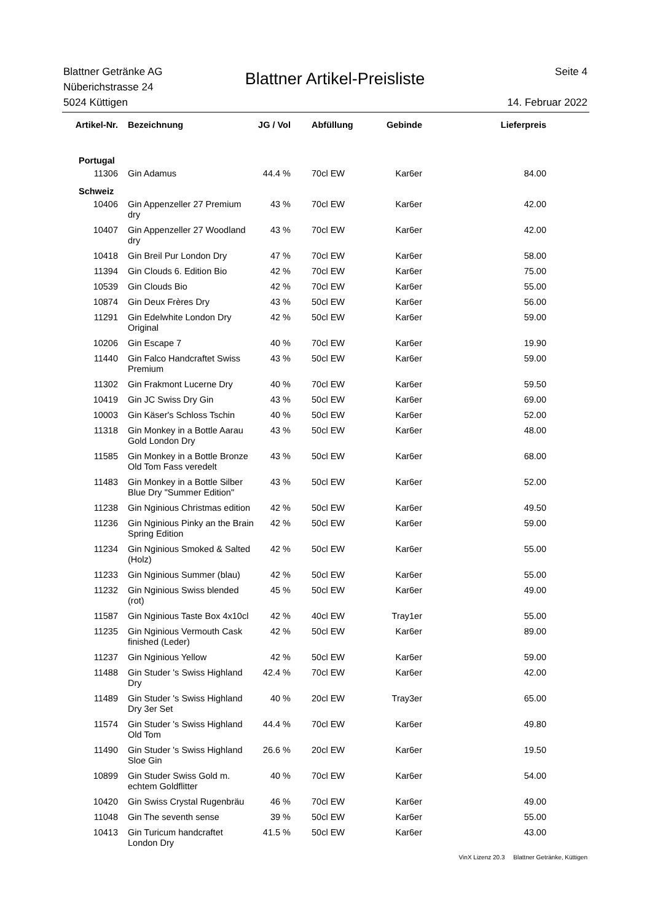Blattner Getränke AG
Nüberichstrasse 24
5024 Küttigen
Blattner Artikel-Preisliste
Seite 4
14. Februar 2022
| Artikel-Nr. | Bezeichnung | JG / Vol | Abfüllung | Gebinde | Lieferpreis |
| --- | --- | --- | --- | --- | --- |
| Portugal | | | | | |
| 11306 | Gin Adamus | 44.4 % | 70cl EW | Kar6er | 84.00 |
| Schweiz | | | | | |
| 10406 | Gin Appenzeller 27 Premium dry | 43 % | 70cl EW | Kar6er | 42.00 |
| 10407 | Gin Appenzeller 27 Woodland dry | 43 % | 70cl EW | Kar6er | 42.00 |
| 10418 | Gin Breil Pur London Dry | 47 % | 70cl EW | Kar6er | 58.00 |
| 11394 | Gin Clouds 6. Edition Bio | 42 % | 70cl EW | Kar6er | 75.00 |
| 10539 | Gin Clouds Bio | 42 % | 70cl EW | Kar6er | 55.00 |
| 10874 | Gin Deux Frères Dry | 43 % | 50cl EW | Kar6er | 56.00 |
| 11291 | Gin Edelwhite London Dry Original | 42 % | 50cl EW | Kar6er | 59.00 |
| 10206 | Gin Escape 7 | 40 % | 70cl EW | Kar6er | 19.90 |
| 11440 | Gin Falco Handcraftet Swiss Premium | 43 % | 50cl EW | Kar6er | 59.00 |
| 11302 | Gin Frakmont Lucerne Dry | 40 % | 70cl EW | Kar6er | 59.50 |
| 10419 | Gin JC Swiss Dry Gin | 43 % | 50cl EW | Kar6er | 69.00 |
| 10003 | Gin Käser's Schloss Tschin | 40 % | 50cl EW | Kar6er | 52.00 |
| 11318 | Gin Monkey in a Bottle Aarau Gold London Dry | 43 % | 50cl EW | Kar6er | 48.00 |
| 11585 | Gin Monkey in a Bottle Bronze Old Tom Fass veredelt | 43 % | 50cl EW | Kar6er | 68.00 |
| 11483 | Gin Monkey in a Bottle Silber Blue Dry "Summer Edition" | 43 % | 50cl EW | Kar6er | 52.00 |
| 11238 | Gin Nginious Christmas edition | 42 % | 50cl EW | Kar6er | 49.50 |
| 11236 | Gin Nginious Pinky an the Brain Spring Edition | 42 % | 50cl EW | Kar6er | 59.00 |
| 11234 | Gin Nginious Smoked & Salted (Holz) | 42 % | 50cl EW | Kar6er | 55.00 |
| 11233 | Gin Nginious Summer (blau) | 42 % | 50cl EW | Kar6er | 55.00 |
| 11232 | Gin Nginious Swiss blended (rot) | 45 % | 50cl EW | Kar6er | 49.00 |
| 11587 | Gin Nginious Taste Box 4x10cl | 42 % | 40cl EW | Tray1er | 55.00 |
| 11235 | Gin Nginious Vermouth Cask finished (Leder) | 42 % | 50cl EW | Kar6er | 89.00 |
| 11237 | Gin Nginious Yellow | 42 % | 50cl EW | Kar6er | 59.00 |
| 11488 | Gin Studer 's Swiss Highland Dry | 42.4 % | 70cl EW | Kar6er | 42.00 |
| 11489 | Gin Studer 's Swiss Highland Dry 3er Set | 40 % | 20cl EW | Tray3er | 65.00 |
| 11574 | Gin Studer 's Swiss Highland Old Tom | 44.4 % | 70cl EW | Kar6er | 49.80 |
| 11490 | Gin Studer 's Swiss Highland Sloe Gin | 26.6 % | 20cl EW | Kar6er | 19.50 |
| 10899 | Gin Studer Swiss Gold m. echtem Goldflitter | 40 % | 70cl EW | Kar6er | 54.00 |
| 10420 | Gin Swiss Crystal Rugenbräu | 46 % | 70cl EW | Kar6er | 49.00 |
| 11048 | Gin The seventh sense | 39 % | 50cl EW | Kar6er | 55.00 |
| 10413 | Gin Turicum handcraftet London Dry | 41.5 % | 50cl EW | Kar6er | 43.00 |
VinX Lizenz 20.3 Blattner Getränke, Küttigen